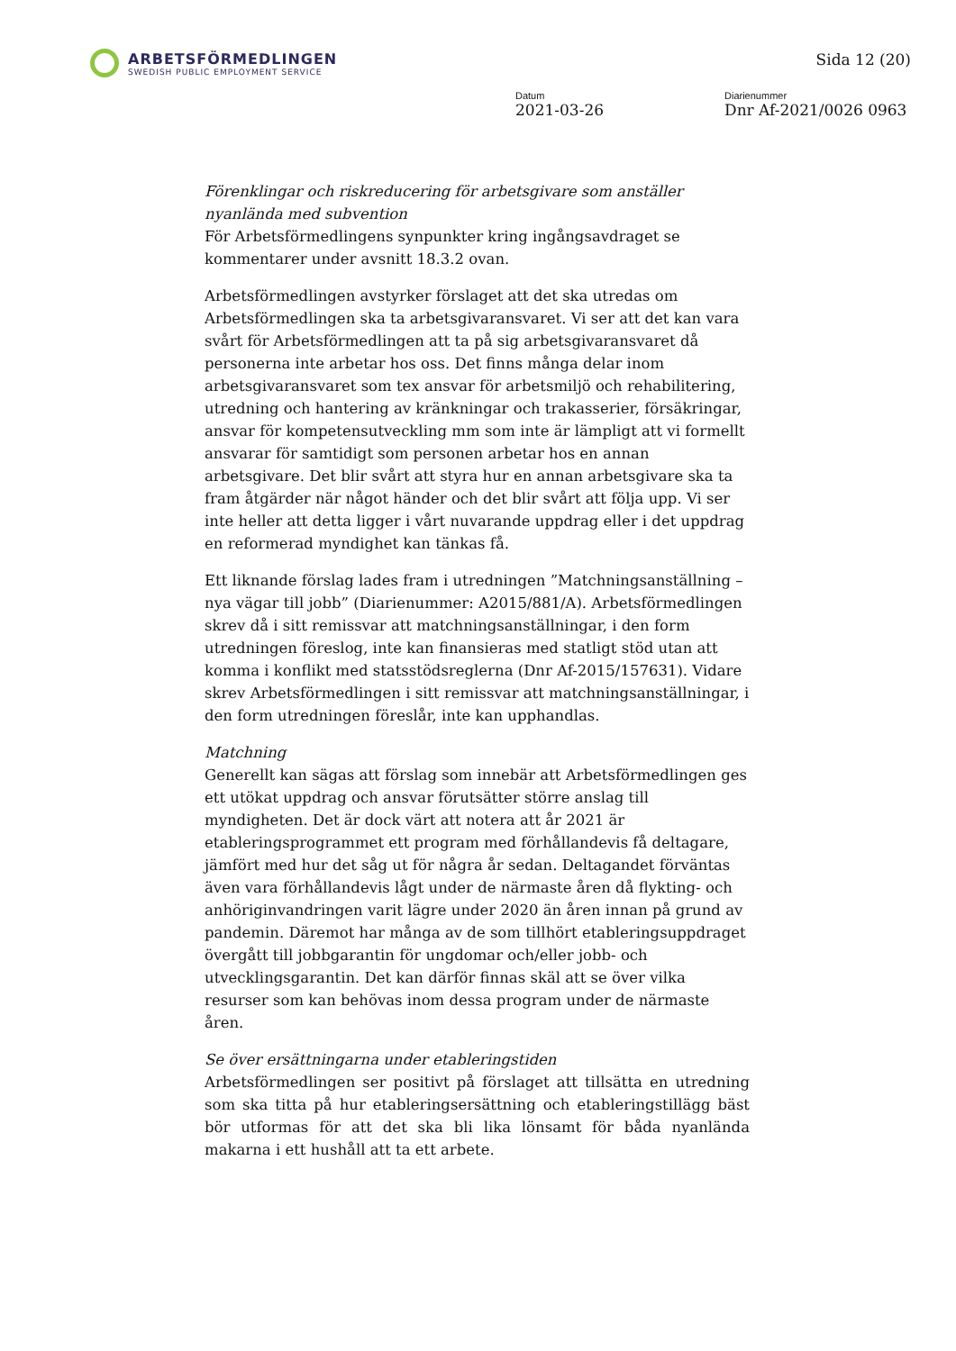ARBETSFÖRMEDLINGEN
SWEDISH PUBLIC EMPLOYMENT SERVICE
Sida 12 (20)
Datum
2021-03-26
Diarienummer
Dnr Af-2021/0026 0963
Förenklingar och riskreducering för arbetsgivare som anställer nyanlända med subvention
För Arbetsförmedlingens synpunkter kring ingångsavdraget se kommentarer under avsnitt 18.3.2 ovan.
Arbetsförmedlingen avstyrker förslaget att det ska utredas om Arbetsförmedlingen ska ta arbetsgivaransvaret. Vi ser att det kan vara svårt för Arbetsförmedlingen att ta på sig arbetsgivaransvaret då personerna inte arbetar hos oss. Det finns många delar inom arbetsgivaransvaret som tex ansvar för arbetsmiljö och rehabilitering, utredning och hantering av kränkningar och trakasserier, försäkringar, ansvar för kompetensutveckling mm som inte är lämpligt att vi formellt ansvarar för samtidigt som personen arbetar hos en annan arbetsgivare. Det blir svårt att styra hur en annan arbetsgivare ska ta fram åtgärder när något händer och det blir svårt att följa upp. Vi ser inte heller att detta ligger i vårt nuvarande uppdrag eller i det uppdrag en reformerad myndighet kan tänkas få.
Ett liknande förslag lades fram i utredningen ”Matchningsanställning – nya vägar till jobb” (Diarienummer: A2015/881/A). Arbetsförmedlingen skrev då i sitt remissvar att matchningsanställningar, i den form utredningen föreslog, inte kan finansieras med statligt stöd utan att komma i konflikt med statsstödsreglerna (Dnr Af-2015/157631). Vidare skrev Arbetsförmedlingen i sitt remissvar att matchningsanställningar, i den form utredningen föreslår, inte kan upphandlas.
Matchning
Generellt kan sägas att förslag som innebär att Arbetsförmedlingen ges ett utökat uppdrag och ansvar förutsätter större anslag till myndigheten. Det är dock värt att notera att år 2021 är etableringsprogrammet ett program med förhållandevis få deltagare, jämfört med hur det såg ut för några år sedan. Deltagandet förväntas även vara förhållandevis lågt under de närmaste åren då flykting- och anhöriginvandringen varit lägre under 2020 än åren innan på grund av pandemin. Däremot har många av de som tillhört etableringsuppdraget övergått till jobbgarantin för ungdomar och/eller jobb- och utvecklingsgarantin. Det kan därför finnas skäl att se över vilka resurser som kan behövas inom dessa program under de närmaste åren.
Se över ersättningarna under etableringstiden
Arbetsförmedlingen ser positivt på förslaget att tillsätta en utredning som ska titta på hur etableringsersättning och etableringstillägg bäst bör utformas för att det ska bli lika lönsamt för båda nyanlända makarna i ett hushåll att ta ett arbete.